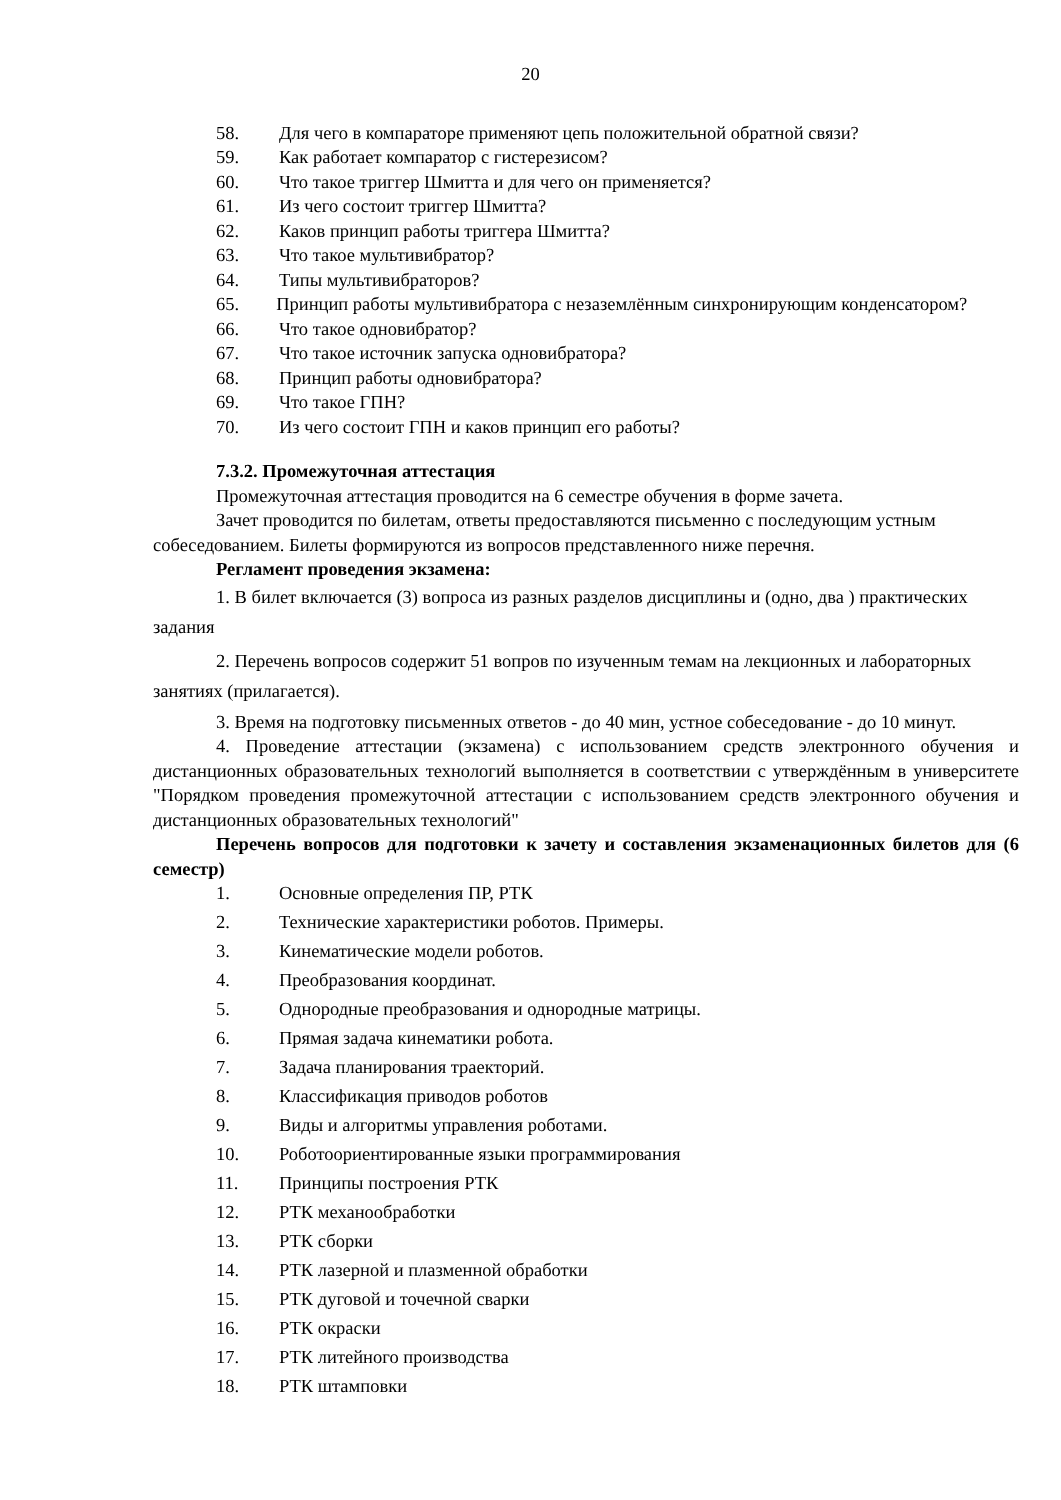20
58. Для чего в компараторе применяют цепь положительной обратной связи?
59. Как работает компаратор с гистерезисом?
60. Что такое триггер Шмитта и для чего он применяется?
61. Из чего состоит триггер Шмитта?
62. Каков принцип работы триггера Шмитта?
63. Что такое мультивибратор?
64. Типы мультивибраторов?
65. Принцип работы мультивибратора с незаземлённым синхронирующим конденсатором?
66. Что такое одновибратор?
67. Что такое источник запуска одновибратора?
68. Принцип работы одновибратора?
69. Что такое ГПН?
70. Из чего состоит ГПН и каков принцип его работы?
7.3.2. Промежуточная аттестация
Промежуточная аттестация проводится на 6 семестре обучения в форме зачета.
Зачет проводится по билетам, ответы предоставляются письменно с последующим устным собеседованием. Билеты формируются из вопросов представленного ниже перечня.
Регламент проведения экзамена:
1. В билет включается (3) вопроса из разных разделов дисциплины и (одно, два ) практических задания
2. Перечень вопросов содержит 51 вопров по изученным темам на лекционных и лабораторных занятиях (прилагается).
3. Время на подготовку письменных ответов - до 40 мин, устное собеседование - до 10 минут.
4. Проведение аттестации (экзамена) с использованием средств электронного обучения и дистанционных образовательных технологий выполняется в соответствии с утверждённым в университете "Порядком проведения промежуточной аттестации с использованием средств электронного обучения и дистанционных образовательных технологий"
Перечень вопросов для подготовки к зачету и составления экзаменационных билетов для (6 семестр)
1. Основные определения ПР, РТК
2. Технические характеристики роботов. Примеры.
3. Кинематические модели роботов.
4. Преобразования координат.
5. Однородные преобразования и однородные матрицы.
6. Прямая задача кинематики робота.
7. Задача планирования траекторий.
8. Классификация приводов роботов
9. Виды и алгоритмы управления роботами.
10. Роботоориентированные языки программирования
11. Принципы построения РТК
12. РТК механообработки
13. РТК сборки
14. РТК лазерной и плазменной обработки
15. РТК дуговой и точечной сварки
16. РТК окраски
17. РТК литейного производства
18. РТК штамповки